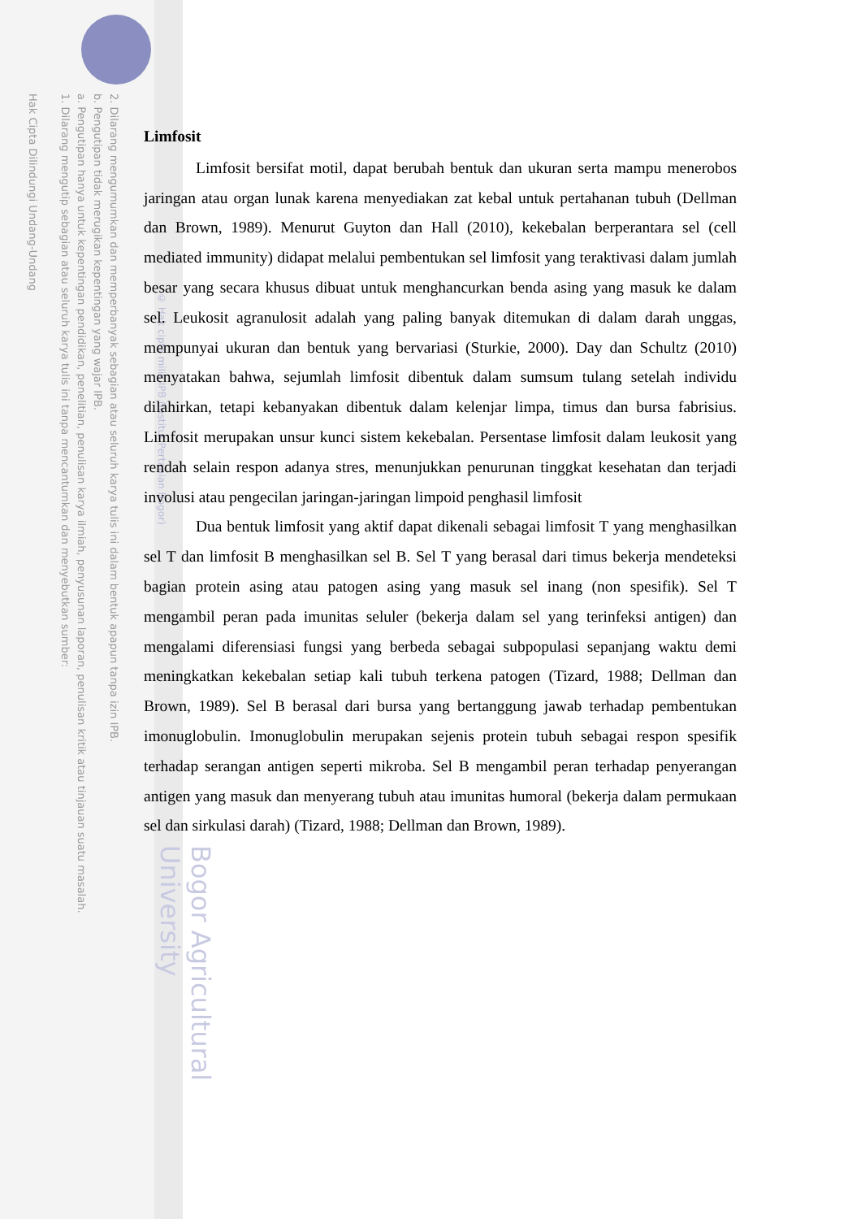2. Dilarang mengumumkan dan memperbanyak sebagian atau seluruh karya tulis ini dalam bentuk apapun tanpa izin IPB.
b. Pengutipan tidak merugikan kepentingan yang wajar IPB.
a. Pengutipan hanya untuk kepentingan pendidikan, penelitian, penulisan karya ilmiah, penyusunan laporan, penulisan kritik atau tinjauan suatu masalah.
1. Dilarang mengutip sebagian atau seluruh karya tulis ini tanpa mencantumkan dan menyebutkan sumber:
Hak Cipta Dilindungi Undang-Undang
© Hak cipta milik IPB (Institut Pertanian Bogor)
Bogor Agricultural University
Limfosit
Limfosit bersifat motil, dapat berubah bentuk dan ukuran serta mampu menerobos jaringan atau organ lunak karena menyediakan zat kebal untuk pertahanan tubuh (Dellman dan Brown, 1989). Menurut Guyton dan Hall (2010), kekebalan berperantara sel (cell mediated immunity) didapat melalui pembentukan sel limfosit yang teraktivasi dalam jumlah besar yang secara khusus dibuat untuk menghancurkan benda asing yang masuk ke dalam sel. Leukosit agranulosit adalah yang paling banyak ditemukan di dalam darah unggas, mempunyai ukuran dan bentuk yang bervariasi (Sturkie, 2000). Day dan Schultz (2010) menyatakan bahwa, sejumlah limfosit dibentuk dalam sumsum tulang setelah individu dilahirkan, tetapi kebanyakan dibentuk dalam kelenjar limpa, timus dan bursa fabrisius. Limfosit merupakan unsur kunci sistem kekebalan. Persentase limfosit dalam leukosit yang rendah selain respon adanya stres, menunjukkan penurunan tinggkat kesehatan dan terjadi involusi atau pengecilan jaringan-jaringan limpoid penghasil limfosit
Dua bentuk limfosit yang aktif dapat dikenali sebagai limfosit T yang menghasilkan sel T dan limfosit B menghasilkan sel B. Sel T yang berasal dari timus bekerja mendeteksi bagian protein asing atau patogen asing yang masuk sel inang (non spesifik). Sel T mengambil peran pada imunitas seluler (bekerja dalam sel yang terinfeksi antigen) dan mengalami diferensiasi fungsi yang berbeda sebagai subpopulasi sepanjang waktu demi meningkatkan kekebalan setiap kali tubuh terkena patogen (Tizard, 1988; Dellman dan Brown, 1989). Sel B berasal dari bursa yang bertanggung jawab terhadap pembentukan imonuglobulin. Imonuglobulin merupakan sejenis protein tubuh sebagai respon spesifik terhadap serangan antigen seperti mikroba. Sel B mengambil peran terhadap penyerangan antigen yang masuk dan menyerang tubuh atau imunitas humoral (bekerja dalam permukaan sel dan sirkulasi darah) (Tizard, 1988; Dellman dan Brown, 1989).